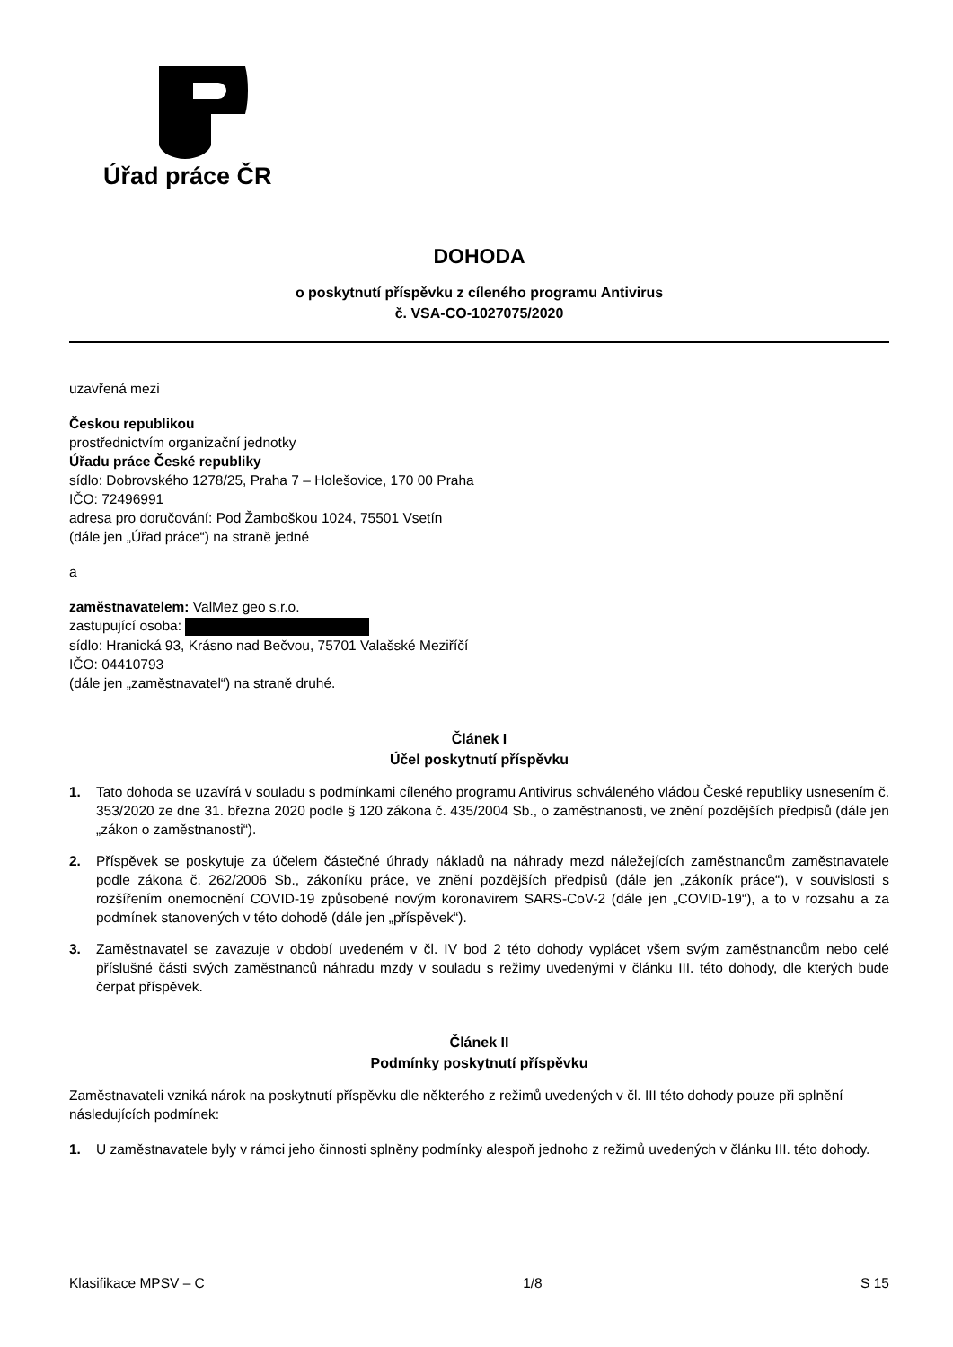Úřad práce ČR
DOHODA
o poskytnutí příspěvku z cíleného programu Antivirus
č. VSA-CO-1027075/2020
uzavřená mezi
Českou republikou
prostřednictvím organizační jednotky
Úřadu práce České republiky
sídlo: Dobrovského 1278/25, Praha 7 – Holešovice, 170 00 Praha
IČO: 72496991
adresa pro doručování: Pod Žamboškou 1024, 75501 Vsetín
(dále jen „Úřad práce“) na straně jedné
a
zaměstnavatelem: ValMez geo s.r.o.
zastupující osoba:
sídlo: Hranická 93, Krásno nad Bečvou, 75701 Valašské Meziříčí
IČO: 04410793
(dále jen „zaměstnavatel“) na straně druhé.
Článek I
Účel poskytnutí příspěvku
1. Tato dohoda se uzavírá v souladu s podmínkami cíleného programu Antivirus schváleného vládou České republiky usnesením č. 353/2020 ze dne 31. března 2020 podle § 120 zákona č. 435/2004 Sb., o zaměstnanosti, ve znění pozdějších předpisů (dále jen „zákon o zaměstnanosti“).
2. Příspěvek se poskytuje za účelem částečné úhrady nákladů na náhrady mezd náležejících zaměstnancům zaměstnavatele podle zákona č. 262/2006 Sb., zákoníku práce, ve znění pozdějších předpisů (dále jen „zákoník práce“), v souvislosti s rozšířením onemocnění COVID-19 způsobené novým koronavirem SARS-CoV-2 (dále jen „COVID-19“), a to v rozsahu a za podmínek stanovených v této dohodě (dále jen „příspěvek“).
3. Zaměstnavatel se zavazuje v období uvedeném v čl. IV bod 2 této dohody vyplácet všem svým zaměstnancům nebo celé příslušné části svých zaměstnanců náhradu mzdy v souladu s režimy uvedenými v článku III. této dohody, dle kterých bude čerpat příspěvek.
Článek II
Podmínky poskytnutí příspěvku
Zaměstnavateli vzniká nárok na poskytnutí příspěvku dle některého z režimů uvedených v čl. III této dohody pouze při splnění následujících podmínek:
1. U zaměstnavatele byly v rámci jeho činnosti splněny podmínky alespoň jednoho z režimů uvedených v článku III. této dohody.
Klasifikace MPSV – C 1/8 S 15